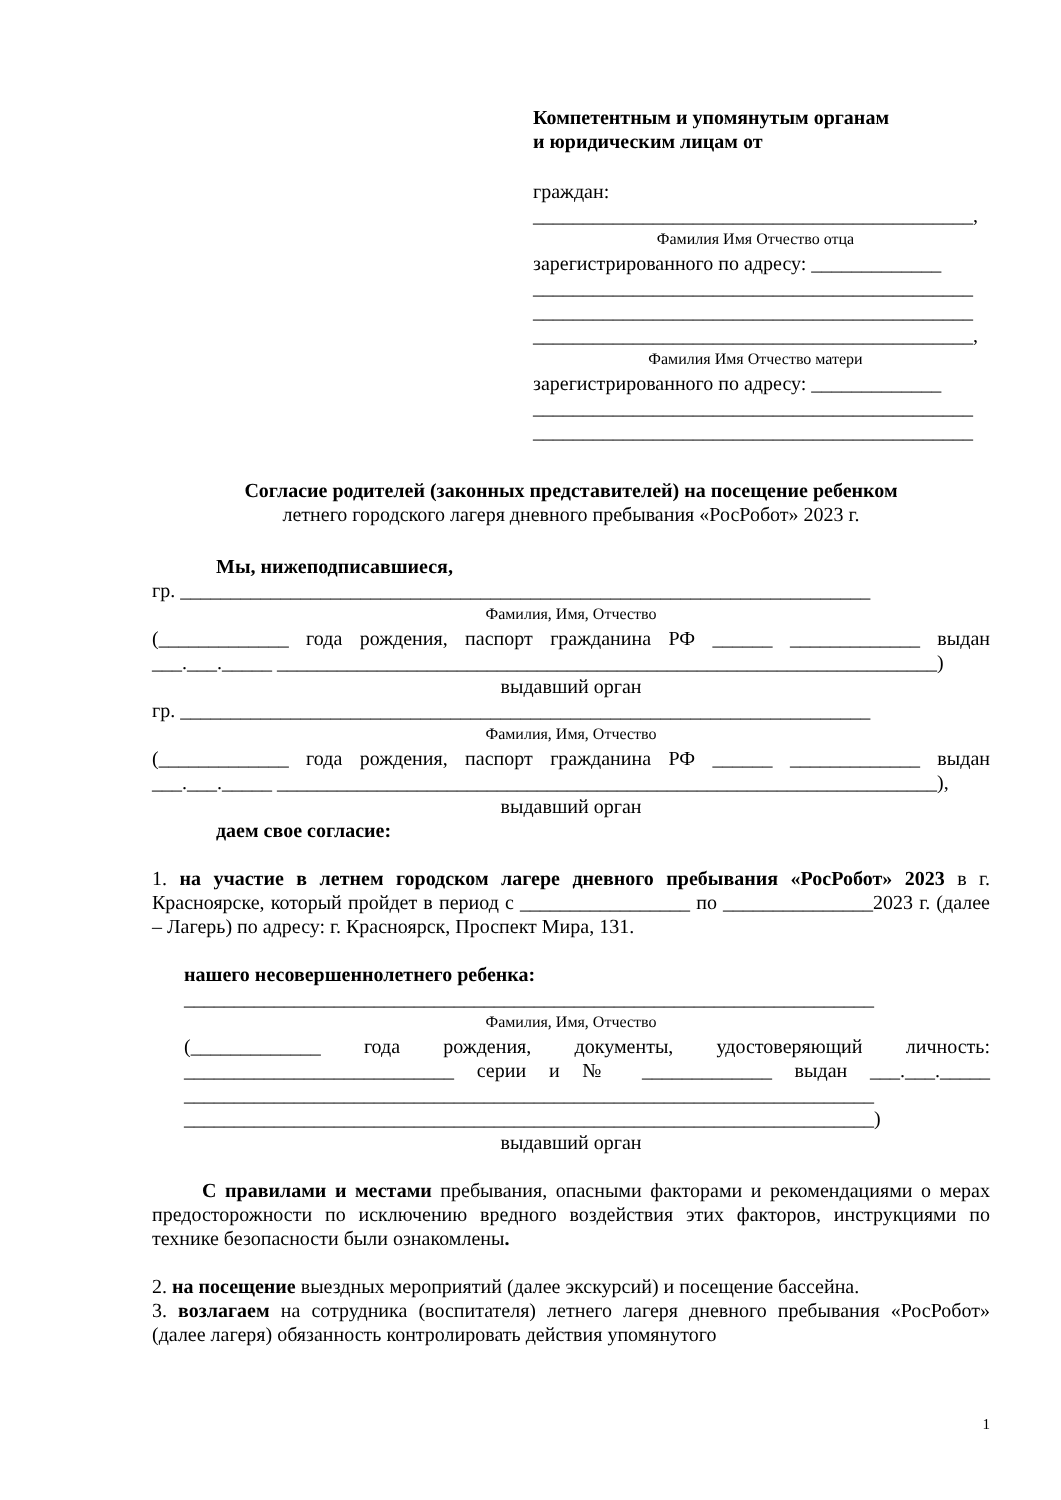Компетентным и упомянутым органам
и юридическим лицам от
граждан:
____________________________________________,
Фамилия Имя Отчество отца
зарегистрированного по адресу: _____________
____________________________________________
____________________________________________
____________________________________________,
Фамилия Имя Отчество матери
зарегистрированного по адресу: _____________
____________________________________________
____________________________________________
Согласие родителей (законных представителей) на посещение ребенком
летнего городского лагеря дневного пребывания «РосРобот» 2023 г.
Мы, нижеподписавшиеся,
гр. _____________________________________________________________________
Фамилия, Имя, Отчество
(_____________ года рождения, паспорт гражданина РФ ______ _____________ выдан ___.___._____ __________________________________________________________________)
выдавший орган
гр. _____________________________________________________________________
Фамилия, Имя, Отчество
(_____________ года рождения, паспорт гражданина РФ ______ _____________ выдан ___.___._____ __________________________________________________________________),
выдавший орган
даем свое согласие:
1. на участие в летнем городском лагере дневного пребывания «РосРобот» 2023 в г. Красноярске, который пройдет в период с _________________ по _______________2023 г. (далее – Лагерь) по адресу: г. Красноярск, Проспект Мира, 131.
нашего несовершеннолетнего ребенка:
_____________________________________________________________________
Фамилия, Имя, Отчество
(_____________ года рождения, документы, удостоверяющий личность: ___________________________ серии и № _____________ выдан ___.___._____ _____________________________________________________________________ _____________________________________________________________________)
выдавший орган
С правилами и местами пребывания, опасными факторами и рекомендациями о мерах предосторожности по исключению вредного воздействия этих факторов, инструкциями по технике безопасности были ознакомлены.
2. на посещение выездных мероприятий (далее экскурсий) и посещение бассейна.
3. возлагаем на сотрудника (воспитателя) летнего лагеря дневного пребывания «РосРобот» (далее лагеря) обязанность контролировать действия упомянутого
1